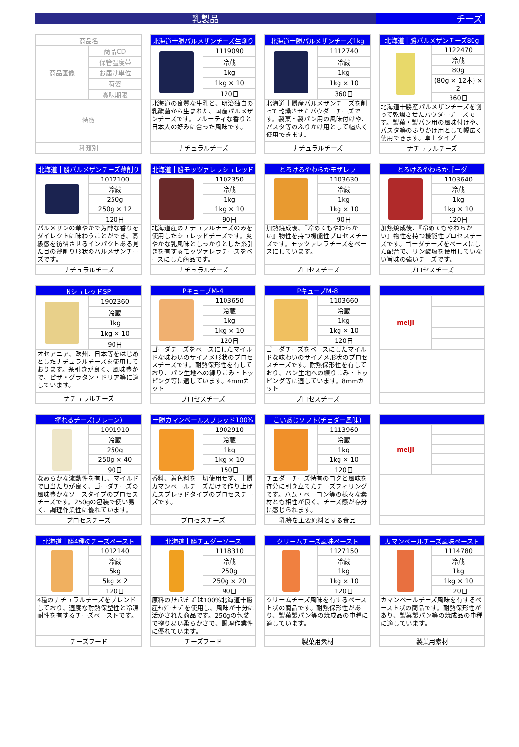乳製品 チーズ
| 商品名 | |
| 商品画像 | 商品CD |
| | 保管温度帯 |
| | お届け単位 |
| | 荷姿 |
| | 賞味期限 |
| 特徴 | |
| 種類別 | |
| 北海道十勝パルメザンチーズ生削り | |
| | 1119090 |
| | 冷蔵 |
| | 1kg |
| | 1kg × 10 |
| | 120日 |
| 北海道の良質な生乳と、明治独自の乳酸菌から生まれた、国産パルメザンチーズです。フルーティな香りと日本人の好みに合った風味です。 | |
| ナチュラルチーズ | |
| 北海道十勝パルメザンチーズ1kg | |
| | 1112740 |
| | 冷蔵 |
| | 1kg |
| | 1kg × 10 |
| | 360日 |
| 北海道十勝産パルメザンチーズを削って乾燥させたパウダーチーズです。製菓・製パン用の風味付けや、パスタ等のふりかけ用として幅広く使用できます。 | |
| ナチュラルチーズ | |
| 北海道十勝パルメザンチーズ80g | |
| | 1122470 |
| | 冷蔵 |
| | 80g |
| | (80g × 12本) × 2 |
| | 360日 |
| 北海道十勝産パルメザンチーズを削って乾燥させたパウダーチーズです。製菓・製パン用の風味付けや、パスタ等のふりかけ用として幅広く使用できます。卓上タイプ | |
| ナチュラルチーズ | |
| 北海道十勝パルメザンチーズ薄削り | |
| | 1012100 |
| | 冷蔵 |
| | 250g |
| | 250g × 12 |
| | 120日 |
| パルメザンの華やかで芳醇な香りをダイレクトに味わうことができ、高級感を彷彿させるインパクトある見た目の薄削り形状のパルメザンチーズです。 | |
| ナチュラルチーズ | |
| 北海道十勝モッツァレラシュレッド | |
| | 1102350 |
| | 冷蔵 |
| | 1kg |
| | 1kg × 10 |
| | 90日 |
| 北海道産のナチュラルチーズのみを使用したシュレッドチーズです。爽やかな乳風味としっかりとした糸引きを有するモッツァレラチーズをベースにした商品です。 | |
| ナチュラルチーズ | |
| とろけるやわらかモザレラ | |
| | 1103630 |
| | 冷蔵 |
| | 1kg |
| | 1kg × 10 |
| | 90日 |
| 加熱焼成後、『冷めてもやわらかい』物性を持つ機能性プロセスチーズです。モッツァレラチーズをベースにしています。 | |
| プロセスチーズ | |
| とろけるやわらかゴーダ | |
| | 1103640 |
| | 冷蔵 |
| | 1kg |
| | 1kg × 10 |
| | 120日 |
| 加熱焼成後、『冷めてもやわらかい』物性を持つ機能性プロセスチーズです。ゴーダチーズをベースにした配合で、リン酸塩を使用していない旨味の強いチーズです。 | |
| プロセスチーズ | |
| NシュレッドSP | |
| | 1902360 |
| | 冷蔵 |
| | 1kg |
| | 1kg × 10 |
| | 90日 |
| オセアニア、欧州、日本等をはじめとしたナチュラルチーズを使用しております。糸引きが良く、風味豊かで、ピザ・グラタン・ドリア等に適しています。 | |
| ナチュラルチーズ | |
| PキューブM-4 | |
| | 1103650 |
| | 冷蔵 |
| | 1kg |
| | 1kg × 10 |
| | 120日 |
| ゴーダチーズをベースにしたマイルドな味わいのサイノメ形状のプロセスチーズです。耐熱保形性を有しており、パン生地への練りこみ・トッピング等に適しています。4mmカット | |
| プロセスチーズ | |
| PキューブM-8 | |
| | 1103660 |
| | 冷蔵 |
| | 1kg |
| | 1kg × 10 |
| | 120日 |
| ゴーダチーズをベースにしたマイルドな味わいのサイノメ形状のプロセスチーズです。耐熱保形性を有しており、パン生地への練りこみ・トッピング等に適しています。8mmカット | |
| プロセスチーズ | |
| meiji | |
| 搾れるチーズ(プレーン) | |
| | 1091910 |
| | 冷蔵 |
| | 250g |
| | 250g × 40 |
| | 90日 |
| なめらかな流動性を有し、マイルドで口当たりが良く、ゴーダチーズの風味豊かなソースタイプのプロセスチーズです。250gの包装で使い易く、調理作業性に優れています。 | |
| プロセスチーズ | |
| 十勝カマンベールスプレッド100% | |
| | 1902910 |
| | 冷蔵 |
| | 1kg |
| | 1kg × 10 |
| | 150日 |
| 香料、着色料を一切使用せず、十勝カマンベールチーズだけで作り上げたスプレッドタイプのプロセスチーズです。 | |
| プロセスチーズ | |
| こいあじソフト(チェダー風味) | |
| | 1113960 |
| | 冷蔵 |
| | 1kg |
| | 1kg × 10 |
| | 120日 |
| チェダーチーズ特有のコクと風味を存分に引き立てたチーズフィリングです。ハム・ベーコン等の様々な素材とも相性が良く、チーズ感が存分に感じられます。 | |
| 乳等を主要原料とする食品 | |
| meiji | |
| 北海道十勝4種のチーズペースト | |
| | 1012140 |
| | 冷蔵 |
| | 5kg |
| | 5kg × 2 |
| | 120日 |
| 4種のナチュラルチーズをブレンドしており、適度な耐熱保型性と冷凍耐性を有するチーズペーストです。 | |
| チーズフード | |
| 北海道十勝チェダーソース | |
| | 1118310 |
| | 冷蔵 |
| | 250g |
| | 250g × 20 |
| | 90日 |
| 原料のﾅﾁｭﾗﾙﾁｰｽﾞは100%北海道十勝産ﾁｪﾀﾞｰﾁｰｽﾞを使用し、風味が十分に活かされた商品です。250gの包装で搾り易い柔らかさで、調理作業性に優れています。 | |
| チーズフード | |
| クリームチーズ風味ペースト | |
| | 1127150 |
| | 冷蔵 |
| | 1kg |
| | 1kg × 10 |
| | 120日 |
| クリームチーズ風味を有するペースト状の商品です。耐熱保形性があり、製菓製パン等の焼成品の中種に適しています。 | |
| 製菓用素材 | |
| カマンベールチーズ風味ペースト | |
| | 1114780 |
| | 冷蔵 |
| | 1kg |
| | 1kg × 10 |
| | 120日 |
| カマンベールチーズ風味を有するペースト状の商品です。耐熱保形性があり、製菓製パン等の焼成品の中種に適しています。 | |
| 製菓用素材 | |